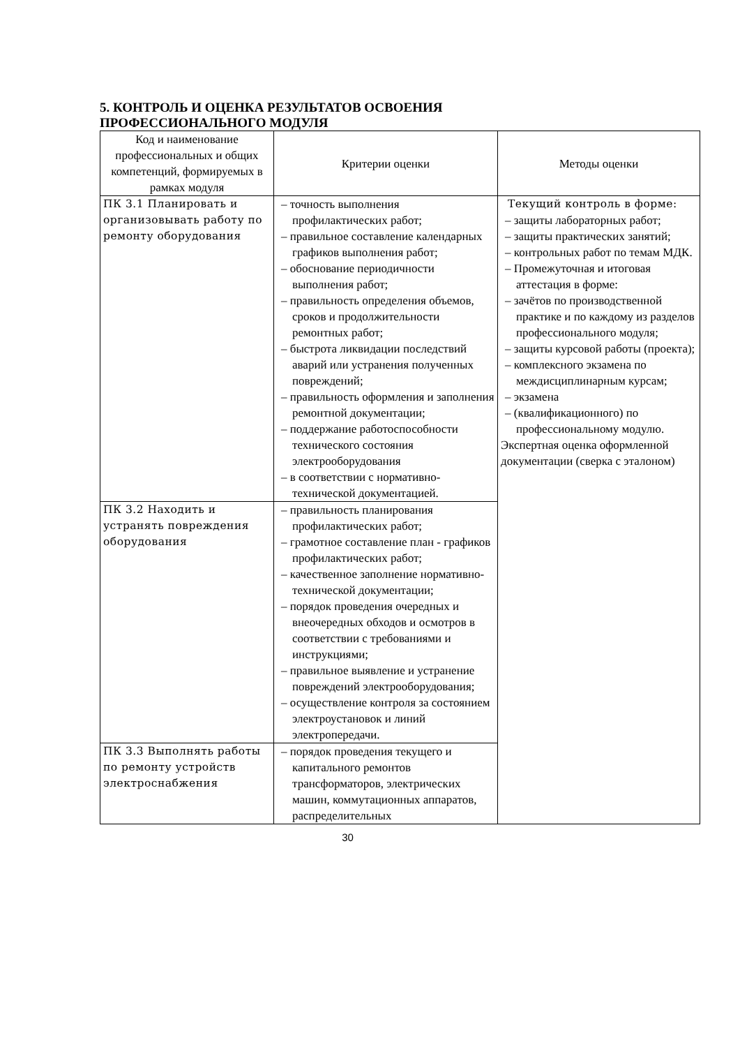5. КОНТРОЛЬ И ОЦЕНКА РЕЗУЛЬТАТОВ ОСВОЕНИЯ
ПРОФЕССИОНАЛЬНОГО МОДУЛЯ
| Код и наименование профессиональных и общих компетенций, формируемых в рамках модуля | Критерии оценки | Методы оценки |
| --- | --- | --- |
| ПК 3.1 Планировать и организовывать работу по ремонту оборудования | – точность выполнения профилактических работ; – правильное составление календарных графиков выполнения работ; – обоснование периодичности выполнения работ; – правильность определения объемов, сроков и продолжительности ремонтных работ; – быстрота ликвидации последствий аварий или устранения полученных повреждений; – правильность оформления и заполнения ремонтной документации; – поддержание работоспособности технического состояния электрооборудования – в соответствии с нормативно-технической документацией. | Текущий контроль в форме: – защиты лабораторных работ; – защиты практических занятий; – контрольных работ по темам МДК. – Промежуточная и итоговая аттестация в форме: – зачётов по производственной практике и по каждому из разделов профессионального модуля; – защиты курсовой работы (проекта); – комплексного экзамена по междисциплинарным курсам; – экзамена – (квалификационного) по профессиональному модулю. Экспертная оценка оформленной документации (сверка с эталоном) |
| ПК 3.2 Находить и устранять повреждения оборудования | – правильность планирования профилактических работ; – грамотное составление план - графиков профилактических работ; – качественное заполнение нормативно- технической документации; – порядок проведения очередных и внеочередных обходов и осмотров в соответствии с требованиями и инструкциями; – правильное выявление и устранение повреждений электрооборудования; – осуществление контроля за состоянием электроустановок и линий электропередачи. | |
| ПК 3.3 Выполнять работы по ремонту устройств электроснабжения | – порядок проведения текущего и капитального ремонтов трансформаторов, электрических машин, коммутационных аппаратов, распределительных | |
30